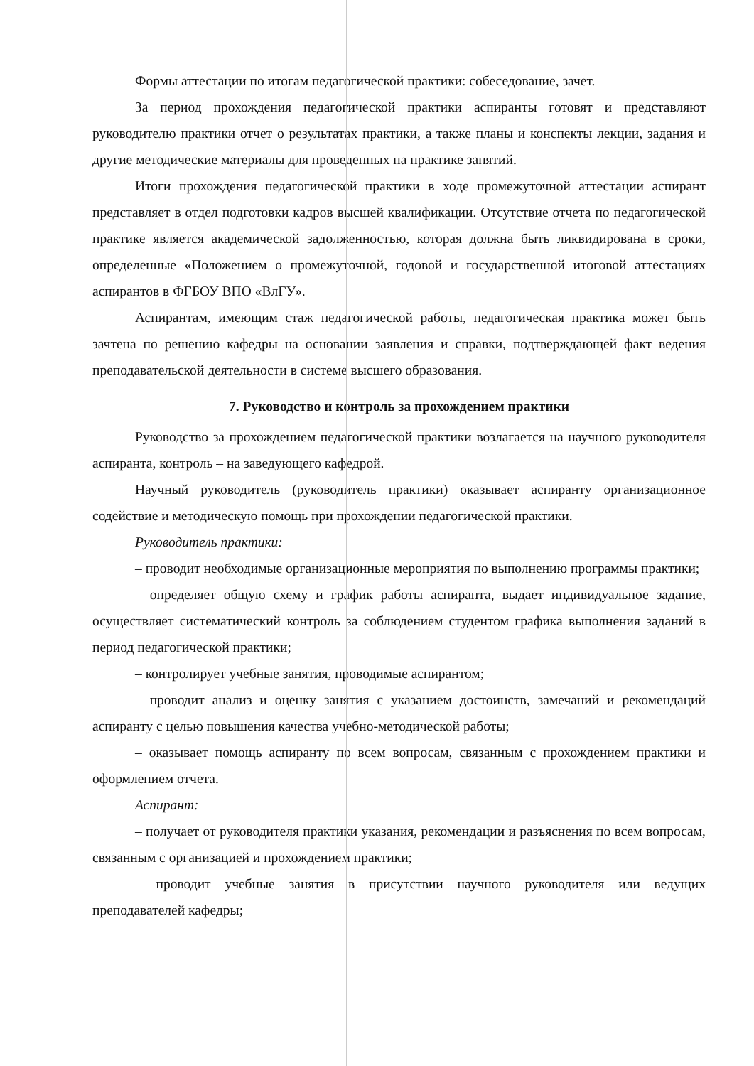Формы аттестации по итогам педагогической практики: собеседование, зачет.
За период прохождения педагогической практики аспиранты готовят и представляют руководителю практики отчет о результатах практики, а также планы и конспекты лекции, задания и другие методические материалы для проведенных на практике занятий.
Итоги прохождения педагогической практики в ходе промежуточной аттестации аспирант представляет в отдел подготовки кадров высшей квалификации. Отсутствие отчета по педагогической практике является академической задолженностью, которая должна быть ликвидирована в сроки, определенные «Положением о промежуточной, годовой и государственной итоговой аттестациях аспирантов в ФГБОУ ВПО «ВлГУ».
Аспирантам, имеющим стаж педагогической работы, педагогическая практика может быть зачтена по решению кафедры на основании заявления и справки, подтверждающей факт ведения преподавательской деятельности в системе высшего образования.
7. Руководство и контроль за прохождением практики
Руководство за прохождением педагогической практики возлагается на научного руководителя аспиранта, контроль – на заведующего кафедрой.
Научный руководитель (руководитель практики) оказывает аспиранту организационное содействие и методическую помощь при прохождении педагогической практики.
Руководитель практики:
– проводит необходимые организационные мероприятия по выполнению программы практики;
– определяет общую схему и график работы аспиранта, выдает индивидуальное задание, осуществляет систематический контроль за соблюдением студентом графика выполнения заданий в период педагогической практики;
– контролирует учебные занятия, проводимые аспирантом;
– проводит анализ и оценку занятия с указанием достоинств, замечаний и рекомендаций аспиранту с целью повышения качества учебно-методической работы;
– оказывает помощь аспиранту по всем вопросам, связанным с прохождением практики и оформлением отчета.
Аспирант:
– получает от руководителя практики указания, рекомендации и разъяснения по всем вопросам, связанным с организацией и прохождением практики;
– проводит учебные занятия в присутствии научного руководителя или ведущих преподавателей кафедры;